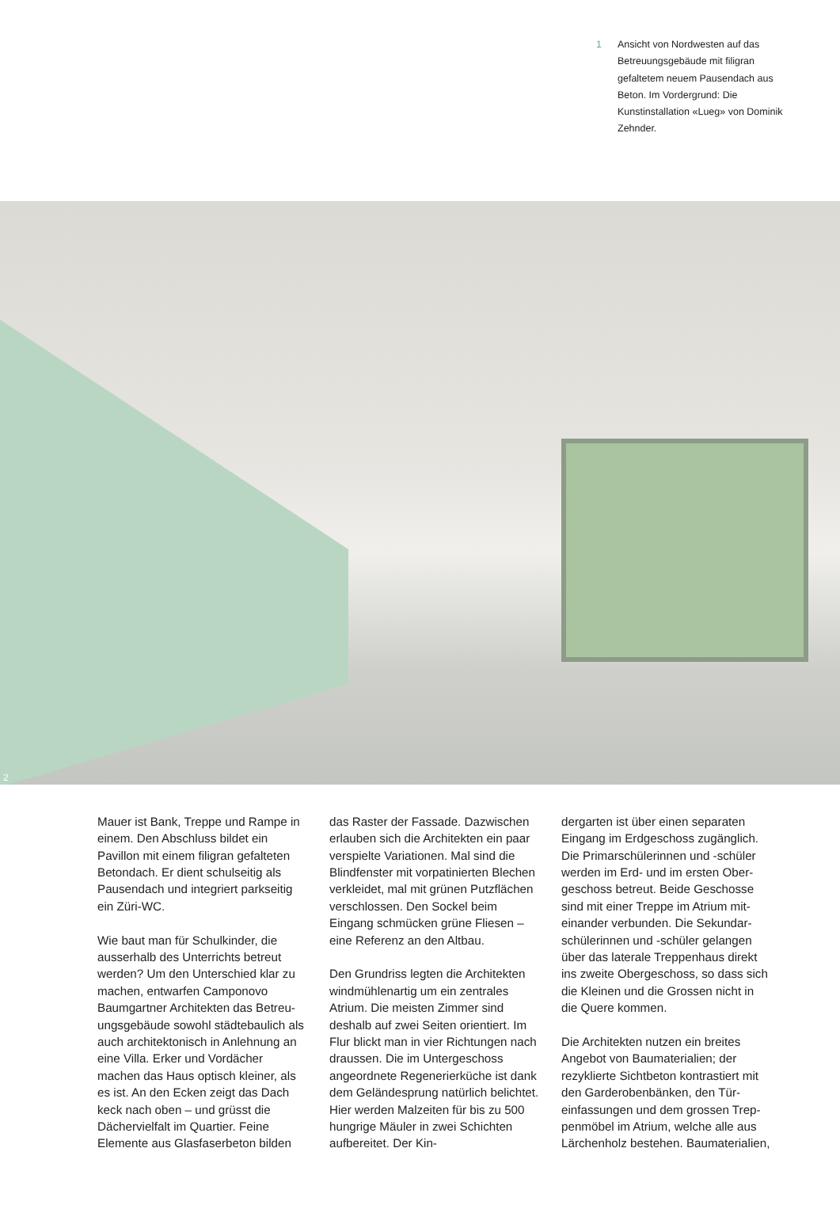1 Ansicht von Nordwesten auf das Betreuungsgebäude mit filigran gefaltetem neuem Pausendach aus Beton. Im Vordergrund: Die Kunstinstallation «Lueg» von Dominik Zehnder.
2
Mauer ist Bank, Treppe und Rampe in einem. Den Abschluss bildet ein Pavillon mit einem filigran gefalteten Betondach. Er dient schulseitig als Pausendach und integriert parkseitig ein Züri-WC.
Wie baut man für Schulkinder, die ausserhalb des Unterrichts betreut werden? Um den Unterschied klar zu machen, entwarfen Camponovo Baumgartner Architekten das Betreu­ungsgebäude sowohl städtebaulich als auch architektonisch in Anlehnung an eine Villa. Erker und Vordächer machen das Haus optisch kleiner, als es ist. An den Ecken zeigt das Dach keck nach oben – und grüsst die Dächervielfalt im Quartier. Feine Elemente aus Glasfaserbeton bilden
das Raster der Fassade. Dazwischen erlauben sich die Architekten ein paar verspielte Variationen. Mal sind die Blindfenster mit vorpatinierten Ble­chen verkleidet, mal mit grünen Putz­flächen verschlossen. Den Sockel beim Eingang schmücken grüne Fliesen – eine Referenz an den Altbau.
Den Grundriss legten die Architekten windmühlenartig um ein zentrales Atrium. Die meisten Zimmer sind deshalb auf zwei Seiten orientiert. Im Flur blickt man in vier Richtungen nach draussen. Die im Unterge­schoss angeordnete Regenerierküche ist dank dem Geländesprung natür­lich belichtet. Hier werden Malzeiten für bis zu 500 hungrige Mäuler in zwei Schichten aufbereitet. Der Kin-
dergarten ist über einen separaten Eingang im Erdgeschoss zugänglich. Die Primarschülerinnen und -schüler werden im Erd- und im ersten Ober­geschoss betreut. Beide Geschosse sind mit einer Treppe im Atrium mit­einander verbunden. Die Sekundar­schülerinnen und -schüler gelangen über das laterale Treppenhaus direkt ins zweite Obergeschoss, so dass sich die Kleinen und die Grossen nicht in die Quere kommen.
Die Architekten nutzen ein breites Angebot von Baumaterialien; der rezyklierte Sichtbeton kontrastiert mit den Garderobenbänken, den Tür­einfassungen und dem grossen Trep­penmöbel im Atrium, welche alle aus Lärchenholz bestehen. Baumaterialien,